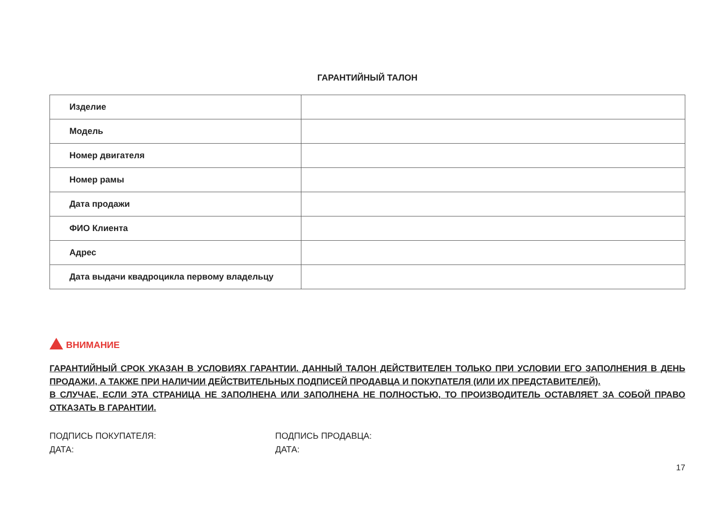ГАРАНТИЙНЫЙ ТАЛОН
| Изделие | |
| Модель | |
| Номер двигателя | |
| Номер рамы | |
| Дата продажи | |
| ФИО Клиента | |
| Адрес | |
| Дата выдачи квадроцикла первому владельцу | |
ВНИМАНИЕ
ГАРАНТИЙНЫЙ СРОК УКАЗАН В УСЛОВИЯХ ГАРАНТИИ. ДАННЫЙ ТАЛОН ДЕЙСТВИТЕЛЕН ТОЛЬКО ПРИ УСЛОВИИ ЕГО ЗАПОЛНЕНИЯ В ДЕНЬ ПРОДАЖИ, А ТАКЖЕ ПРИ НАЛИЧИИ ДЕЙСТВИТЕЛЬНЫХ ПОДПИСЕЙ ПРОДАВЦА И ПОКУПАТЕЛЯ (ИЛИ ИХ ПРЕДСТАВИТЕЛЕЙ).
В СЛУЧАЕ, ЕСЛИ ЭТА СТРАНИЦА НЕ ЗАПОЛНЕНА ИЛИ ЗАПОЛНЕНА НЕ ПОЛНОСТЬЮ, ТО ПРОИЗВОДИТЕЛЬ ОСТАВЛЯЕТ ЗА СОБОЙ ПРАВО ОТКАЗАТЬ В ГАРАНТИИ.
ПОДПИСЬ ПОКУПАТЕЛЯ:
ДАТА:
ПОДПИСЬ ПРОДАВЦА:
ДАТА:
17